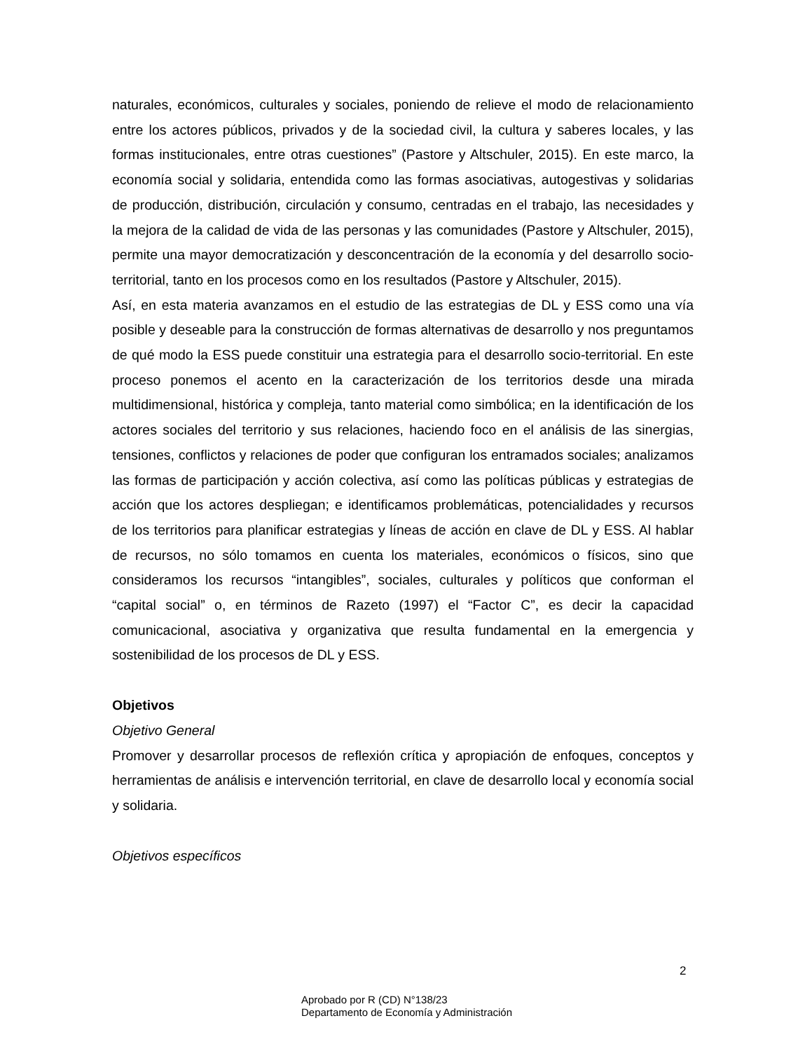naturales, económicos, culturales y sociales, poniendo de relieve el modo de relacionamiento entre los actores públicos, privados y de la sociedad civil, la cultura y saberes locales, y las formas institucionales, entre otras cuestiones” (Pastore y Altschuler, 2015). En este marco, la economía social y solidaria, entendida como las formas asociativas, autogestivas y solidarias de producción, distribución, circulación y consumo, centradas en el trabajo, las necesidades y la mejora de la calidad de vida de las personas y las comunidades (Pastore y Altschuler, 2015), permite una mayor democratización y desconcentración de la economía y del desarrollo socio- territorial, tanto en los procesos como en los resultados (Pastore y Altschuler, 2015).
Así, en esta materia avanzamos en el estudio de las estrategias de DL y ESS como una vía posible y deseable para la construcción de formas alternativas de desarrollo y nos preguntamos de qué modo la ESS puede constituir una estrategia para el desarrollo socio-territorial. En este proceso ponemos el acento en la caracterización de los territorios desde una mirada multidimensional, histórica y compleja, tanto material como simbólica; en la identificación de los actores sociales del territorio y sus relaciones, haciendo foco en el análisis de las sinergias, tensiones, conflictos y relaciones de poder que configuran los entramados sociales; analizamos las formas de participación y acción colectiva, así como las políticas públicas y estrategias de acción que los actores despliegan; e identificamos problemáticas, potencialidades y recursos de los territorios para planificar estrategias y líneas de acción en clave de DL y ESS. Al hablar de recursos, no sólo tomamos en cuenta los materiales, económicos o físicos, sino que consideramos los recursos “intangibles”, sociales, culturales y políticos que conforman el “capital social” o, en términos de Razeto (1997) el “Factor C”, es decir la capacidad comunicacional, asociativa y organizativa que resulta fundamental en la emergencia y sostenibilidad de los procesos de DL y ESS.
Objetivos
Objetivo General
Promover y desarrollar procesos de reflexión crítica y apropiación de enfoques, conceptos y herramientas de análisis e intervención territorial, en clave de desarrollo local y economía social y solidaria.
Objetivos específicos
2
Aprobado por R (CD) N°138/23
Departamento de Economía y Administración